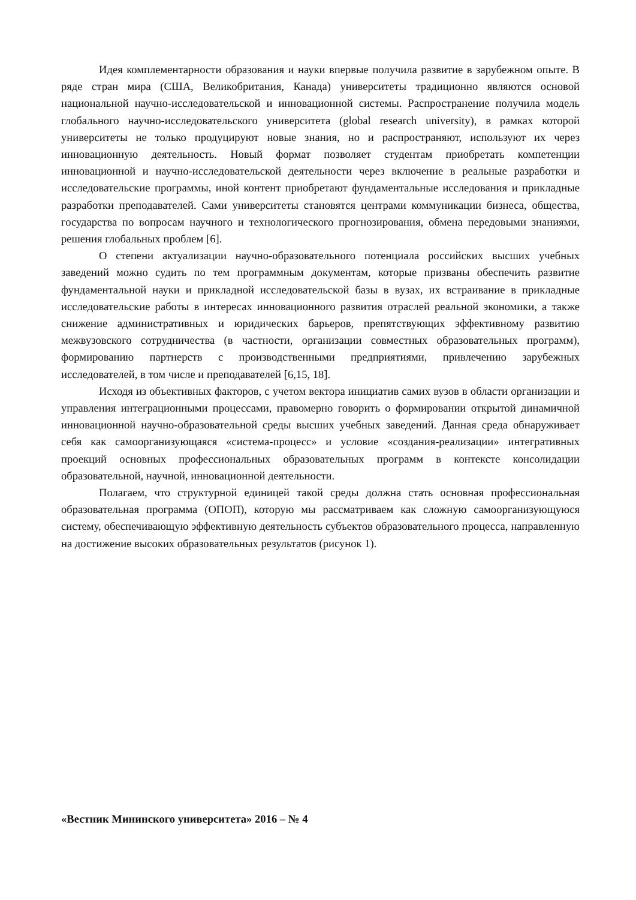Идея комплементарности образования и науки впервые получила развитие в зарубежном опыте. В ряде стран мира (США, Великобритания, Канада) университеты традиционно являются основой национальной научно-исследовательской и инновационной системы. Распространение получила модель глобального научно-исследовательского университета (global research university), в рамках которой университеты не только продуцируют новые знания, но и распространяют, используют их через инновационную деятельность. Новый формат позволяет студентам приобретать компетенции инновационной и научно-исследовательской деятельности через включение в реальные разработки и исследовательские программы, иной контент приобретают фундаментальные исследования и прикладные разработки преподавателей. Сами университеты становятся центрами коммуникации бизнеса, общества, государства по вопросам научного и технологического прогнозирования, обмена передовыми знаниями, решения глобальных проблем [6].
О степени актуализации научно-образовательного потенциала российских высших учебных заведений можно судить по тем программным документам, которые призваны обеспечить развитие фундаментальной науки и прикладной исследовательской базы в вузах, их встраивание в прикладные исследовательские работы в интересах инновационного развития отраслей реальной экономики, а также снижение административных и юридических барьеров, препятствующих эффективному развитию межвузовского сотрудничества (в частности, организации совместных образовательных программ), формированию партнерств с производственными предприятиями, привлечению зарубежных исследователей, в том числе и преподавателей [6,15, 18].
Исходя из объективных факторов, с учетом вектора инициатив самих вузов в области организации и управления интеграционными процессами, правомерно говорить о формировании открытой динамичной инновационной научно-образовательной среды высших учебных заведений. Данная среда обнаруживает себя как самоорганизующаяся «система-процесс» и условие «создания-реализации» интегративных проекций основных профессиональных образовательных программ в контексте консолидации образовательной, научной, инновационной деятельности.
Полагаем, что структурной единицей такой среды должна стать основная профессиональная образовательная программа (ОПОП), которую мы рассматриваем как сложную самоорганизующуюся систему, обеспечивающую эффективную деятельность субъектов образовательного процесса, направленную на достижение высоких образовательных результатов (рисунок 1).
«Вестник Мининского университета» 2016 – № 4